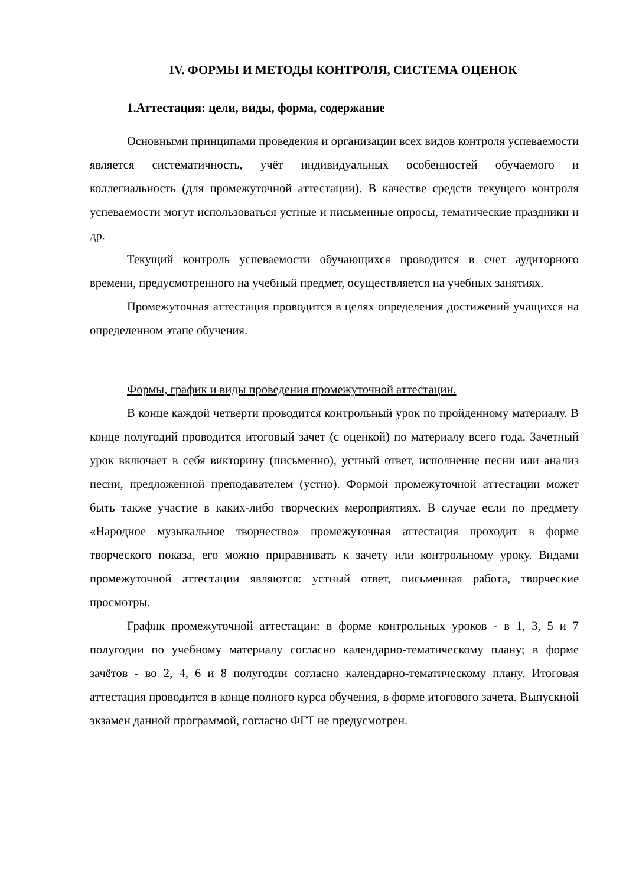IV. ФОРМЫ И МЕТОДЫ КОНТРОЛЯ, СИСТЕМА ОЦЕНОК
1.Аттестация: цели, виды, форма, содержание
Основными принципами проведения и организации всех видов контроля успеваемости является систематичность, учёт индивидуальных особенностей обучаемого и коллегиальность (для промежуточной аттестации). В качестве средств текущего контроля успеваемости могут использоваться устные и письменные опросы, тематические праздники и др.
Текущий контроль успеваемости обучающихся проводится в счет аудиторного времени, предусмотренного на учебный предмет, осуществляется на учебных занятиях.
Промежуточная аттестация проводится в целях определения достижений учащихся на определенном этапе обучения.
Формы, график и виды проведения промежуточной аттестации.
В конце каждой четверти проводится контрольный урок по пройденному материалу. В конце полугодий проводится итоговый зачет (с оценкой) по материалу всего года. Зачетный урок включает в себя викторину (письменно), устный ответ, исполнение песни или анализ песни, предложенной преподавателем (устно). Формой промежуточной аттестации может быть также участие в каких-либо творческих мероприятиях. В случае если по предмету «Народное музыкальное творчество» промежуточная аттестация проходит в форме творческого показа, его можно приравнивать к зачету или контрольному уроку. Видами промежуточной аттестации являются: устный ответ, письменная работа, творческие просмотры.
График промежуточной аттестации: в форме контрольных уроков - в 1, 3, 5 и 7 полугодии по учебному материалу согласно календарно-тематическому плану; в форме зачётов - во 2, 4, 6 и 8 полугодии согласно календарно-тематическому плану. Итоговая аттестация проводится в конце полного курса обучения, в форме итогового зачета. Выпускной экзамен данной программой, согласно ФГТ не предусмотрен.